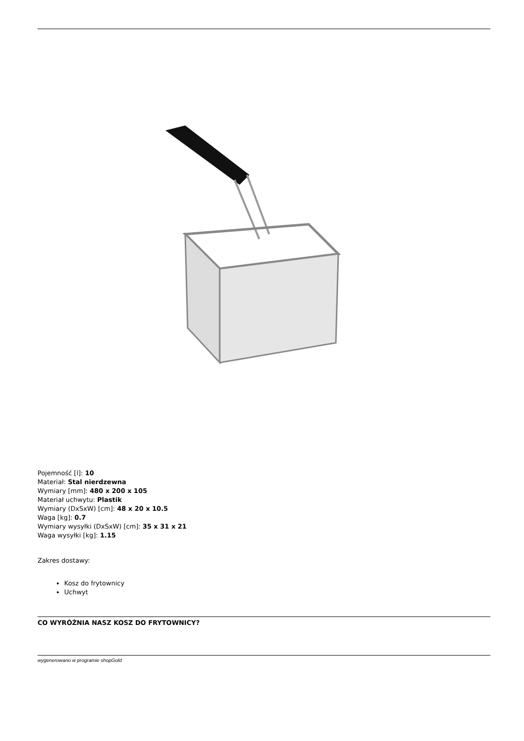Pojemność [l]: 10
Materiał: Stal nierdzewna
Wymiary [mm]: 480 x 200 x 105
Materiał uchwytu: Plastik
Wymiary (DxSxW) [cm]: 48 x 20 x 10.5
Waga [kg]: 0.7
Wymiary wysyłki (DxSxW) [cm]: 35 x 31 x 21
Waga wysyłki [kg]: 1.15
Zakres dostawy:
Kosz do frytownicy
Uchwyt
CO WYRÓŻNIA NASZ KOSZ DO FRYTOWNICY?
wygenerowano w programie shopGold